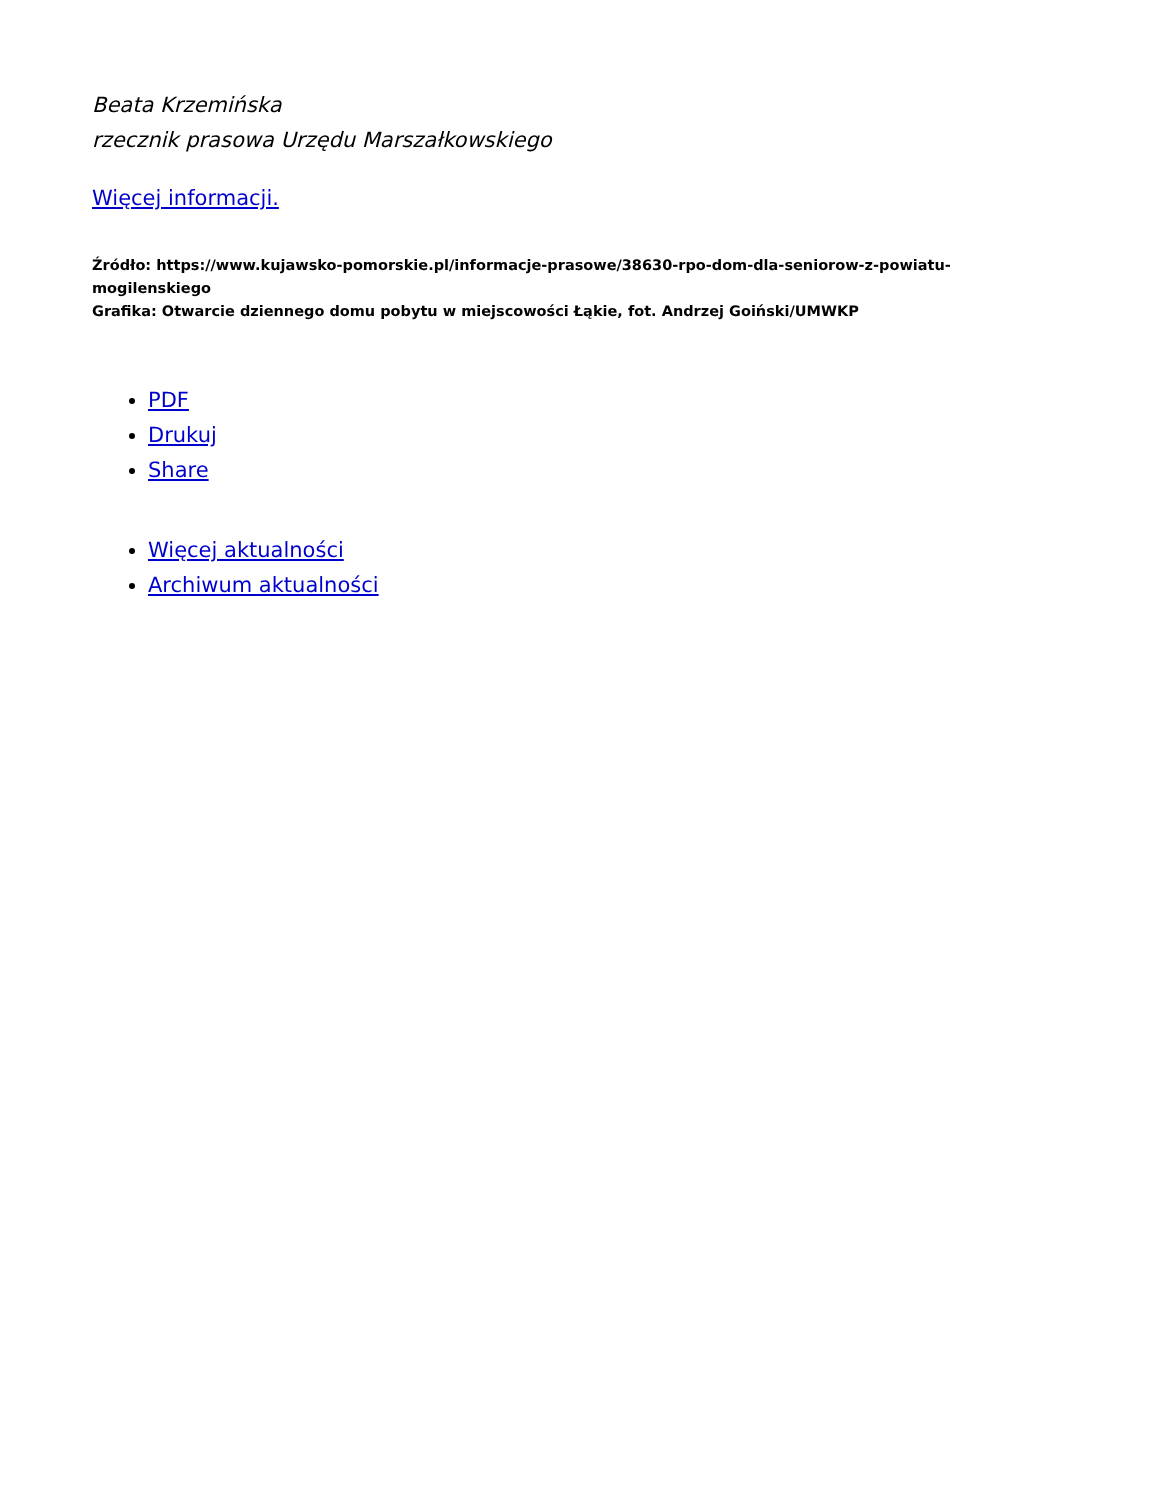Beata Krzemińska
rzecznik prasowa Urzędu Marszałkowskiego
Więcej informacji.
Źródło: https://www.kujawsko-pomorskie.pl/informacje-prasowe/38630-rpo-dom-dla-seniorow-z-powiatu-mogilenskiego
Grafika: Otwarcie dziennego domu pobytu w miejscowości Łąkie, fot. Andrzej Goiński/UMWKP
PDF
Drukuj
Share
Więcej aktualności
Archiwum aktualności